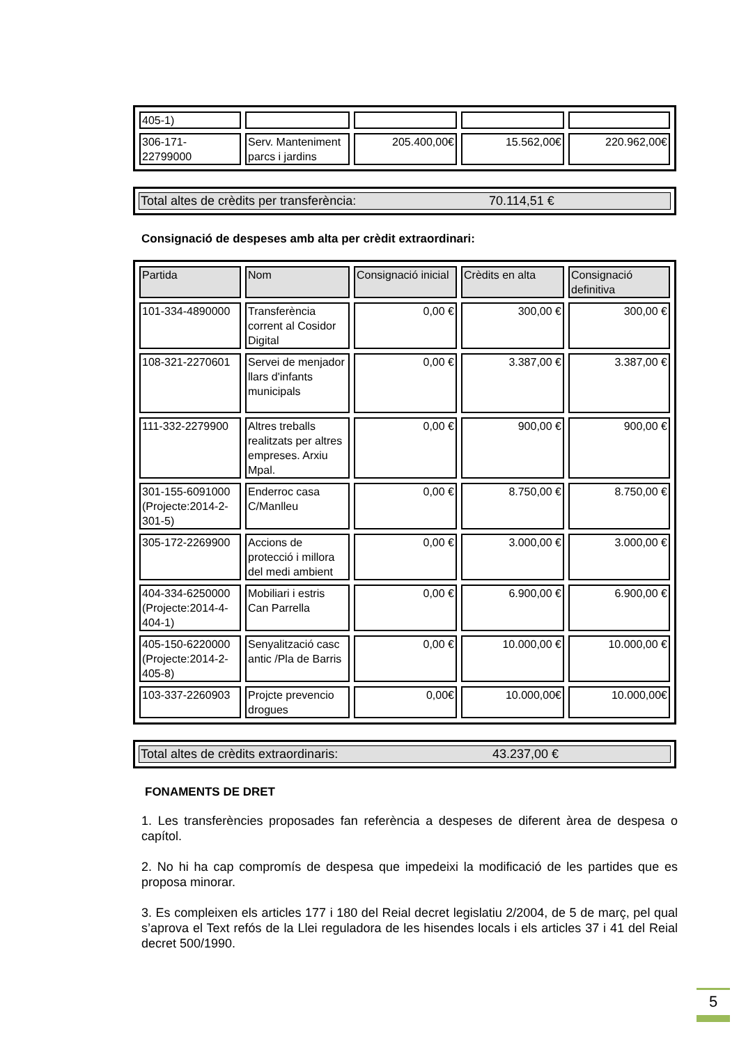| 405-1) | | | | |
| 306-171- 22799000 | Serv. Manteniment parcs i jardins | 205.400,00€ | 15.562,00€ | 220.962,00€ |
Total altes de crèdits per transferència: 70.114,51 €
Consignació de despeses amb alta per crèdit extraordinari:
| Partida | Nom | Consignació inicial | Crèdits en alta | Consignació definitiva |
| --- | --- | --- | --- | --- |
| 101-334-4890000 | Transferència corrent al Cosidor Digital | 0,00 € | 300,00 € | 300,00 € |
| 108-321-2270601 | Servei de menjador llars d'infants municipals | 0,00 € | 3.387,00 € | 3.387,00 € |
| 111-332-2279900 | Altres treballs realitzats per altres empreses. Arxiu Mpal. | 0,00 € | 900,00 € | 900,00 € |
| 301-155-6091000 (Projecte:2014-2-301-5) | Enderroc casa C/Manlleu | 0,00 € | 8.750,00 € | 8.750,00 € |
| 305-172-2269900 | Accions de protecció i millora del medi ambient | 0,00 € | 3.000,00 € | 3.000,00 € |
| 404-334-6250000 (Projecte:2014-4-404-1) | Mobiliari i estris Can Parrella | 0,00 € | 6.900,00 € | 6.900,00 € |
| 405-150-6220000 (Projecte:2014-2-405-8) | Senyalització casc antic /Pla de Barris | 0,00 € | 10.000,00 € | 10.000,00 € |
| 103-337-2260903 | Projcte prevencio drogues | 0,00€ | 10.000,00€ | 10.000,00€ |
Total altes de crèdits extraordinaris: 43.237,00 €
FONAMENTS DE DRET
1. Les transferències proposades fan referència a despeses de diferent àrea de despesa o capítol.
2. No hi ha cap compromís de despesa que impedeixi la modificació de les partides que es proposa minorar.
3. Es compleixen els articles 177 i 180 del Reial decret legislatiu 2/2004, de 5 de març, pel qual s’aprova el Text refós de la Llei reguladora de les hisendes locals i els articles 37 i 41 del Reial decret 500/1990.
5